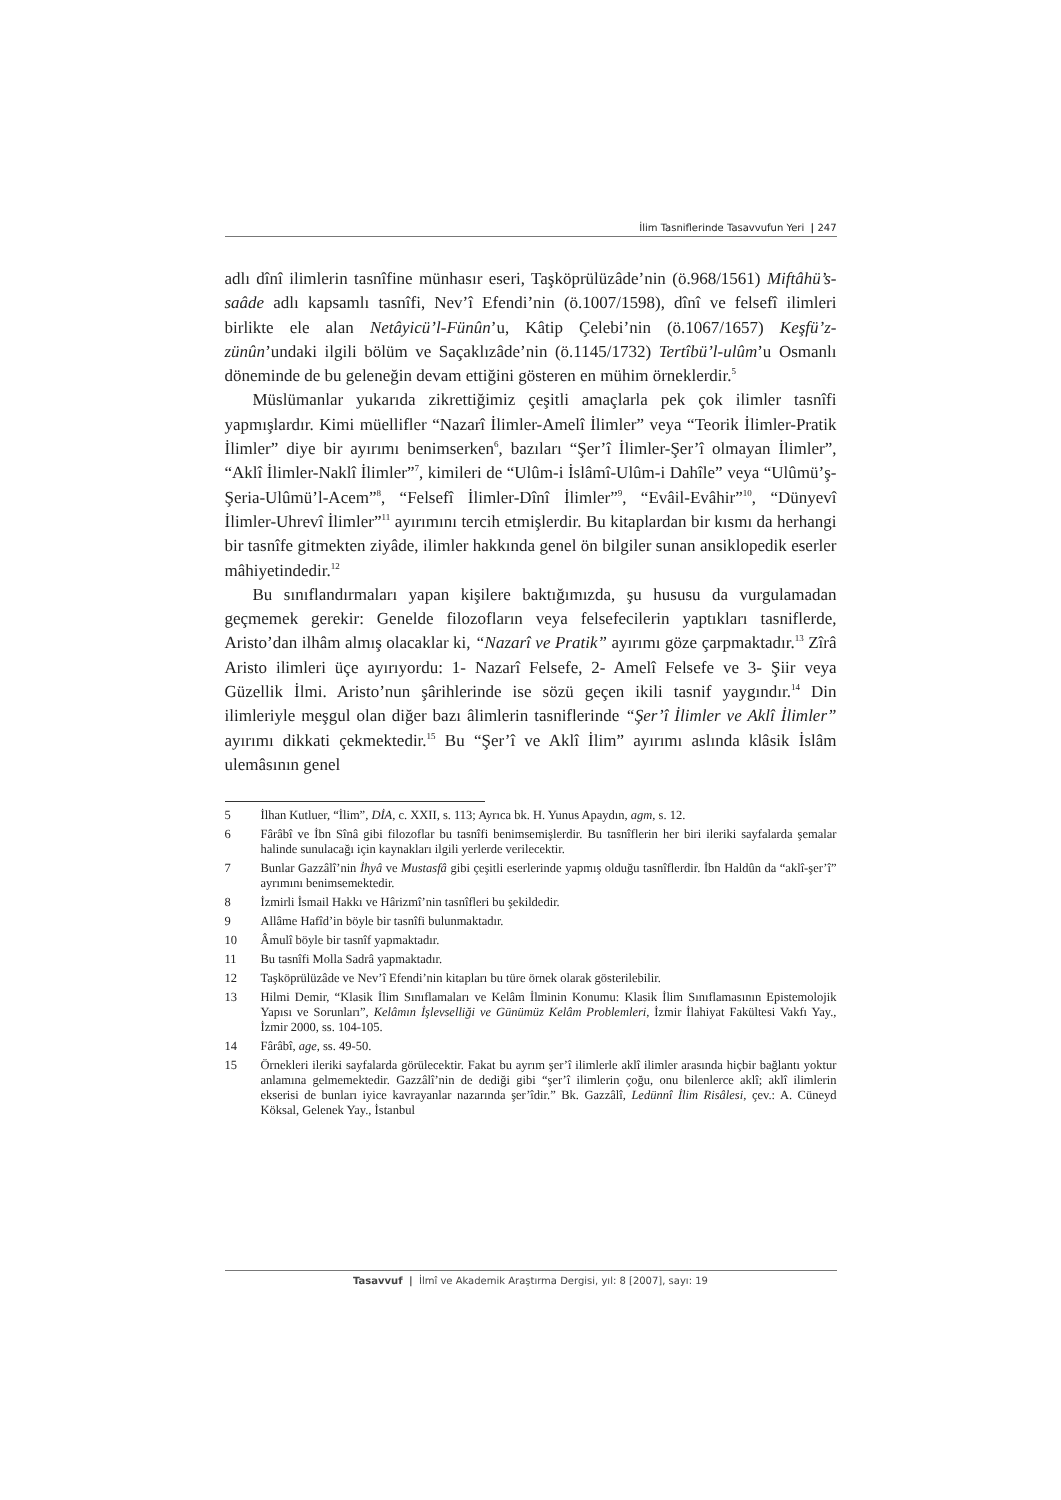İlim Tasniflerinde Tasavvufun Yeri | 247
adlı dînî ilimlerin tasnîfine münhasır eseri, Taşköprülüzâde’nin (ö.968/1561) Miftâhü’s-saâde adlı kapsamlı tasnîfi, Nev’î Efendi’nin (ö.1007/1598), dînî ve felsefî ilimleri birlikte ele alan Netâyicü’l-Fünûn’u, Kâtip Çelebi’nin (ö.1067/1657) Keşfü’z-zünûn’undaki ilgili bölüm ve Saçaklızâde’nin (ö.1145/1732) Tertîbü’l-ulûm’u Osmanlı döneminde de bu geleneğin devam ettiğini gösteren en mühim örneklerdir.<sup>5</sup>
Müslümanlar yukarıda zikrettiğimiz çeşitli amaçlarla pek çok ilimler tasnîfi yapmışlardır. Kimi müellifler “Nazarî İlimler-Amelî İlimler” veya “Teorik İlimler-Pratik İlimler” diye bir ayırımı benimserken<sup>6</sup>, bazıları “Şer’î İlimler-Şer’î olmayan İlimler”, “Aklî İlimler-Naklî İlimler”<sup>7</sup>, kimileri de “Ulûm-i İslâmî-Ulûm-i Dahîle” veya “Ulûmü’ş-Şeria-Ulûmü’l-Acem”<sup>8</sup>, “Felsefî İlimler-Dînî İlimler”<sup>9</sup>, “Evâil-Evâhir”<sup>10</sup>, “Dünyevî İlimler-Uhrevî İlimler”<sup>11</sup> ayırımını tercih etmişlerdir. Bu kitaplardan bir kısmı da herhangi bir tasnîfe gitmekten ziyâde, ilimler hakkında genel ön bilgiler sunan ansiklopedik eserler mâhiyetindedir.<sup>12</sup>
Bu sınıflandırmaları yapan kişilere baktığımızda, şu hususu da vurgulamadan geçmemek gerekir: Genelde filozofların veya felsefecilerin yaptıkları tasniflerde, Aristo’dan ilhâm almış olacaklar ki, “Nazarî ve Pratik” ayırımı göze çarpmaktadır.<sup>13</sup> Zîrâ Aristo ilimleri üçe ayırıyordu: 1- Nazarî Felsefe, 2- Amelî Felsefe ve 3- Şiir veya Güzellik İlmi. Aristo’nun şârihlerinde ise sözü geçen ikili tasnif yaygındır.<sup>14</sup> Din ilimleriyle meşgul olan diğer bazı âlimlerin tasniflerinde “Şer’î İlimler ve Aklî İlimler” ayırımı dikkati çekmektedir.<sup>15</sup> Bu “Şer’î ve Aklî İlim” ayırımı aslında klâsik İslâm ulemâsının genel
5 İlhan Kutluer, “İlim”, DİA, c. XXII, s. 113; Ayrıca bk. H. Yunus Apaydın, agm, s. 12.
6 Fârâbî ve İbn Sînâ gibi filozoflar bu tasnîfi benimsemişlerdir. Bu tasnîflerin her biri ileriki sayfalarda şemalar halinde sunulacağı için kaynakları ilgili yerlerde verilecektir.
7 Bunlar Gazzâlî’nin İhyâ ve Mustasfâ gibi çeşitli eserlerinde yapmış olduğu tasnîflerdir. İbn Haldûn da “aklî-şer’î” ayrımını benimsemektedir.
8 İzmirli İsmail Hakkı ve Hârizmî’nin tasnîfleri bu şekildedir.
9 Allâme Hafîd’in böyle bir tasnîfi bulunmaktadır.
10 Âmulî böyle bir tasnîf yapmaktadır.
11 Bu tasnîfi Molla Sadrâ yapmaktadır.
12 Taşköprülüzâde ve Nev’î Efendi’nin kitapları bu türe örnek olarak gösterilebilir.
13 Hilmi Demir, “Klasik İlim Sınıflamaları ve Kelâm İlminin Konumu: Klasik İlim Sınıflamasının Epistemolojik Yapısı ve Sorunları”, Kelâmın İşlevselliği ve Günümüz Kelâm Problemleri, İzmir İlahiyat Fakültesi Vakfı Yay., İzmir 2000, ss. 104-105.
14 Fârâbî, age, ss. 49-50.
15 Örnekleri ileriki sayfalarda görülecektir. Fakat bu ayrım şer’î ilimlerle aklî ilimler arasında hiçbir bağlantı yoktur anlamına gelmemektedir. Gazzâlî’nin de dediği gibi “şer’î ilimlerin çoğu, onu bilenlerce aklî; aklî ilimlerin ekserisi de bunları iyice kavrayanlar nazarında şer’îdir.” Bk. Gazzâlî, Ledünnî İlim Risâlesi, çev.: A. Cüneyd Köksal, Gelenek Yay., İstanbul
Tasavvuf | İlmî ve Akademik Araştırma Dergisi, yıl: 8 [2007], sayı: 19